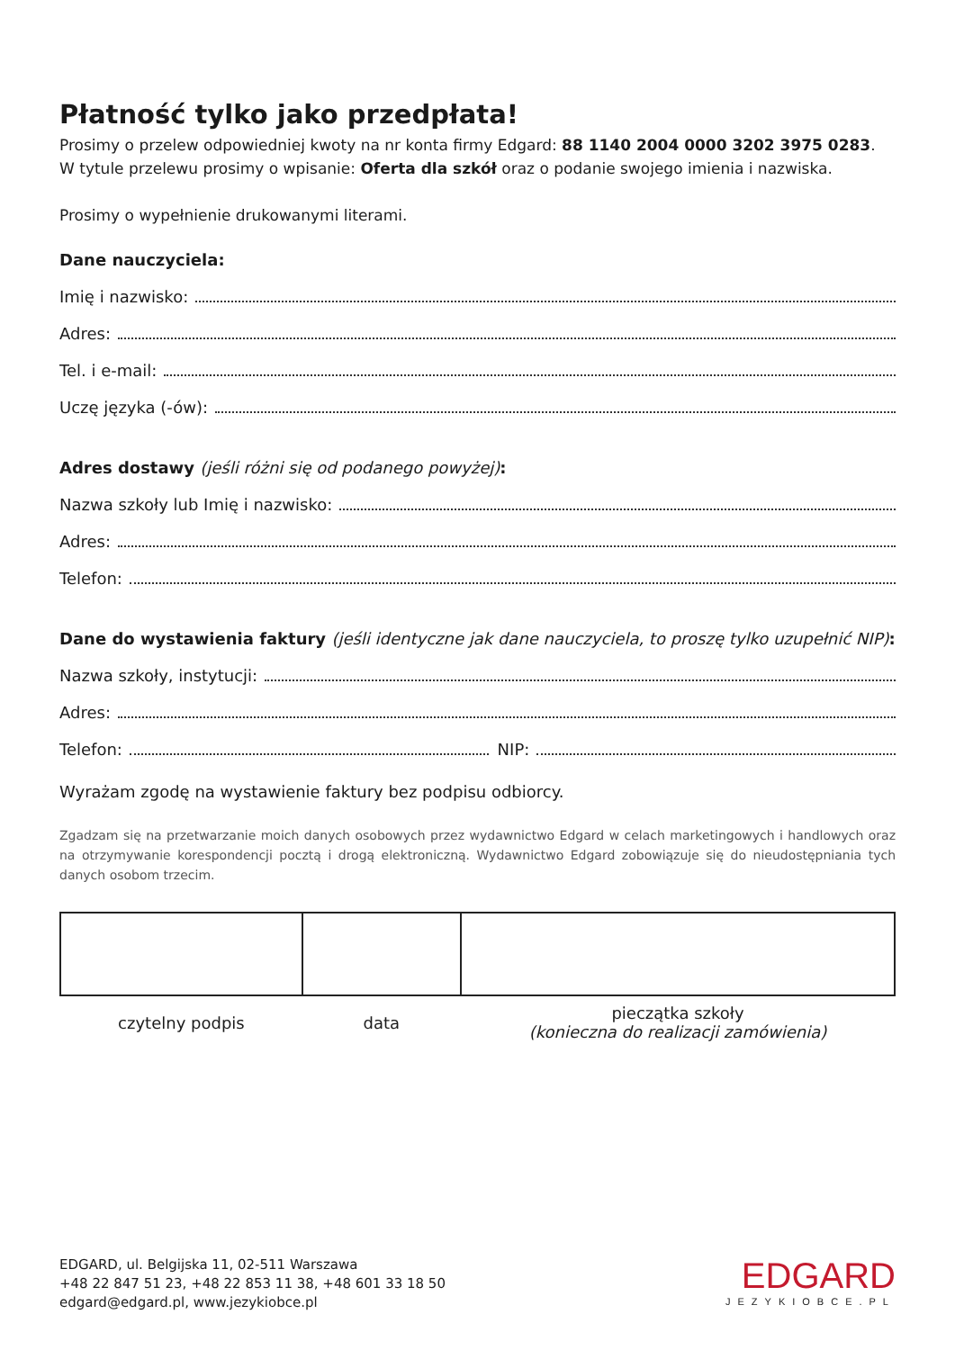Płatność tylko jako przedpłata!
Prosimy o przelew odpowiedniej kwoty na nr konta firmy Edgard: 88 1140 2004 0000 3202 3975 0283.
W tytule przelewu prosimy o wpisanie: Oferta dla szkół oraz o podanie swojego imienia i nazwiska.
Prosimy o wypełnienie drukowanymi literami.
Dane nauczyciela:
Imię i nazwisko:
Adres:
Tel. i e-mail:
Uczę języka (-ów):
Adres dostawy (jeśli różni się od podanego powyżej):
Nazwa szkoły lub Imię i nazwisko:
Adres:
Telefon:
Dane do wystawienia faktury (jeśli identyczne jak dane nauczyciela, to proszę tylko uzupełnić NIP):
Nazwa szkoły, instytucji:
Adres:
Telefon: NIP:
Wyrażam zgodę na wystawienie faktury bez podpisu odbiorcy.
Zgadzam się na przetwarzanie moich danych osobowych przez wydawnictwo Edgard w celach marketingowych i handlowych oraz na otrzymywanie korespondencji pocztą i drogą elektroniczną. Wydawnictwo Edgard zobowiązuje się do nieudostępniania tych danych osobom trzecim.
| czytelny podpis | data | pieczątka szkoły (konieczna do realizacji zamówienia) |
EDGARD, ul. Belgijska 11, 02-511 Warszawa
+48 22 847 51 23, +48 22 853 11 38, +48 601 33 18 50
edgard@edgard.pl, www.jezykiobce.pl
EDGARD
JEZYKIOBCE.PL